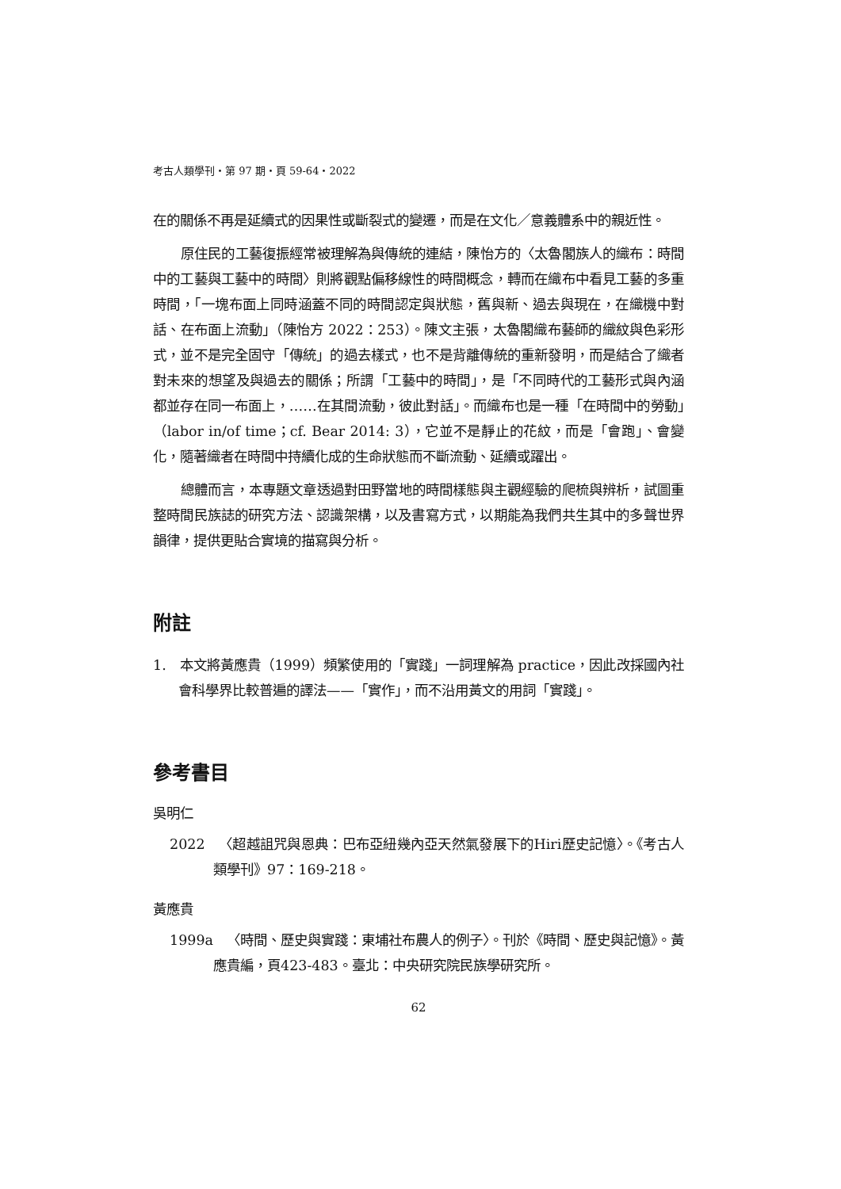考古人類學刊・第 97 期・頁 59-64・2022
在的關係不再是延續式的因果性或斷裂式的變遷，而是在文化／意義體系中的親近性。
原住民的工藝復振經常被理解為與傳統的連結，陳怡方的〈太魯閣族人的織布：時間中的工藝與工藝中的時間〉則將觀點偏移線性的時間概念，轉而在織布中看見工藝的多重時間，「一塊布面上同時涵蓋不同的時間認定與狀態，舊與新、過去與現在，在織機中對話、在布面上流動」（陳怡方 2022：253）。陳文主張，太魯閣織布藝師的織紋與色彩形式，並不是完全固守「傳統」的過去樣式，也不是背離傳統的重新發明，而是結合了織者對未來的想望及與過去的關係；所謂「工藝中的時間」，是「不同時代的工藝形式與內涵都並存在同一布面上，……在其間流動，彼此對話」。而織布也是一種「在時間中的勞動」（labor in/of time；cf. Bear 2014: 3），它並不是靜止的花紋，而是「會跑」、會變化，隨著織者在時間中持續化成的生命狀態而不斷流動、延續或躍出。
總體而言，本專題文章透過對田野當地的時間樣態與主觀經驗的爬梳與辨析，試圖重整時間民族誌的研究方法、認識架構，以及書寫方式，以期能為我們共生其中的多聲世界韻律，提供更貼合實境的描寫與分析。
附註
1. 本文將黃應貴（1999）頻繁使用的「實踐」一詞理解為 practice，因此改採國內社會科學界比較普遍的譯法——「實作」，而不沿用黃文的用詞「實踐」。
參考書目
吳明仁
2022 〈超越詛咒與恩典：巴布亞紐幾內亞天然氣發展下的Hiri歷史記憶〉。《考古人類學刊》97：169-218。
黃應貴
1999a 〈時間、歷史與實踐：東埔社布農人的例子〉。刊於《時間、歷史與記憶》。黃應貴編，頁423-483。臺北：中央研究院民族學研究所。
62